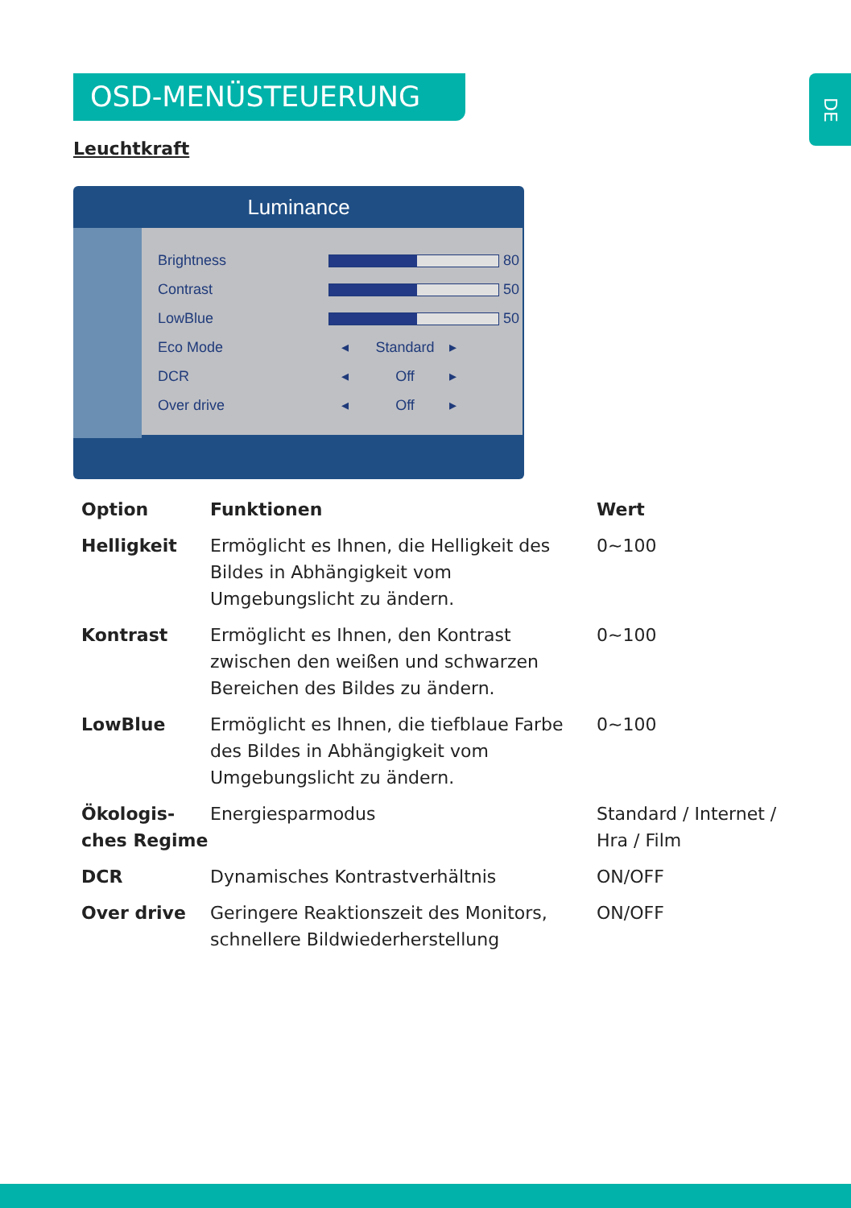OSD-MENÜSTEUERUNG
DE
Leuchtkraft
Luminance
| Brightness | 80 | | |
| Contrast | 50 | | |
| LowBlue | 50 | | |
| Eco Mode | ◂ | Standard | ▸ |
| DCR | ◂ | Off | ▸ |
| Over drive | ◂ | Off | ▸ |
| Option | Funktionen | Wert |
| --- | --- | --- |
| Helligkeit | Ermöglicht es Ihnen, die Helligkeit des Bildes in Abhängigkeit vom Umgebungslicht zu ändern. | 0~100 |
| Kontrast | Ermöglicht es Ihnen, den Kontrast zwischen den weißen und schwarzen Bereichen des Bildes zu ändern. | 0~100 |
| LowBlue | Ermöglicht es Ihnen, die tiefblaue Farbe des Bildes in Abhängigkeit vom Umgebungslicht zu ändern. | 0~100 |
| Ökologis-ches Regime | Energiesparmodus | Standard / Internet / Hra / Film |
| DCR | Dynamisches Kontrastverhältnis | ON/OFF |
| Over drive | Geringere Reaktionszeit des Monitors, schnellere Bildwiederherstellung | ON/OFF |